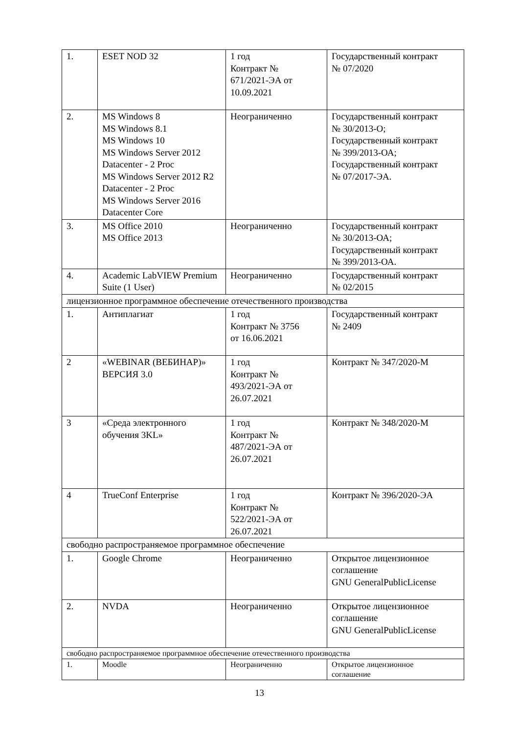| 1. | ESET NOD 32 | 1 год Контракт № 671/2021-ЭА от 10.09.2021 | Государственный контракт № 07/2020 |
| 2. | MS Windows 8 MS Windows 8.1 MS Windows 10 MS Windows Server 2012 Datacenter - 2 Proc MS Windows Server 2012 R2 Datacenter - 2 Proc MS Windows Server 2016 Datacenter Core | Неограниченно | Государственный контракт № 30/2013-О; Государственный контракт № 399/2013-ОА; Государственный контракт № 07/2017-ЭА. |
| 3. | MS Office 2010 MS Office 2013 | Неограниченно | Государственный контракт № 30/2013-ОА; Государственный контракт № 399/2013-ОА. |
| 4. | Academic LabVIEW Premium Suite (1 User) | Неограниченно | Государственный контракт № 02/2015 |
| лицензионное программное обеспечение отечественного производства | | | |
| 1. | Антиплагиат | 1 год Контракт № 3756 от 16.06.2021 | Государственный контракт № 2409 |
| 2 | «WEBINAR (ВЕБИНАР)» ВЕРСИЯ 3.0 | 1 год Контракт № 493/2021-ЭА от 26.07.2021 | Контракт № 347/2020-М |
| 3 | «Среда электронного обучения 3KL» | 1 год Контракт № 487/2021-ЭА от 26.07.2021 | Контракт № 348/2020-М |
| 4 | TrueConf Enterprise | 1 год Контракт № 522/2021-ЭА от 26.07.2021 | Контракт № 396/2020-ЭА |
| свободно распространяемое программное обеспечение | | | |
| 1. | Google Chrome | Неограниченно | Открытое лицензионное соглашение GNU GeneralPublicLicense |
| 2. | NVDA | Неограниченно | Открытое лицензионное соглашение GNU GeneralPublicLicense |
| свободно распространяемое программное обеспечение отечественного производства | | | |
| 1. | Moodle | Неограниченно | Открытое лицензионное соглашение |
13